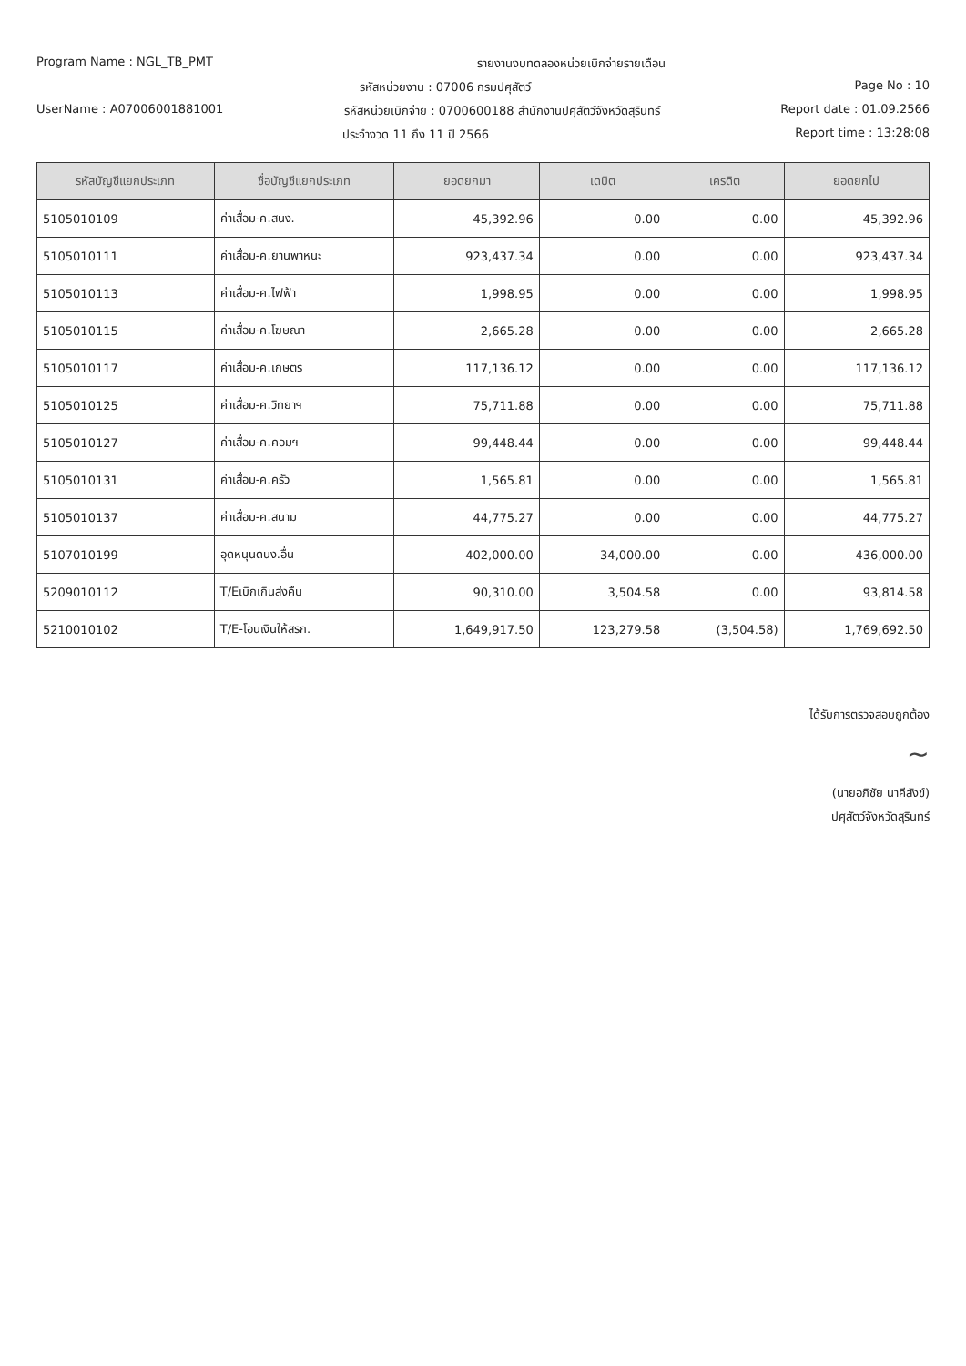Program Name : NGL_TB_PMT รายงานงบทดลองหน่วยเบิกจ่ายรายเดือน
รหัสหน่วยงาน : 07006 กรมปศุสัตว์
Page No : 10
UserName : A07006001881001 รหัสหน่วยเบิกจ่าย : 0700600188 สำนักงานปศุสัตว์จังหวัดสุรินทร์
Report date : 01.09.2566
ประจำงวด 11 ถึง 11 ปี 2566 Report time : 13:28:08
| รหัสบัญชีแยกประเภท | ชื่อบัญชีแยกประเภท | ยอดยกมา | เดบิต | เครดิต | ยอดยกไป |
| --- | --- | --- | --- | --- | --- |
| 5105010109 | ค่าเสื่อม-ค.สนง. | 45,392.96 | 0.00 | 0.00 | 45,392.96 |
| 5105010111 | ค่าเสื่อม-ค.ยานพาหนะ | 923,437.34 | 0.00 | 0.00 | 923,437.34 |
| 5105010113 | ค่าเสื่อม-ค.ไฟฟ้า | 1,998.95 | 0.00 | 0.00 | 1,998.95 |
| 5105010115 | ค่าเสื่อม-ค.โฆษณา | 2,665.28 | 0.00 | 0.00 | 2,665.28 |
| 5105010117 | ค่าเสื่อม-ค.เกษตร | 117,136.12 | 0.00 | 0.00 | 117,136.12 |
| 5105010125 | ค่าเสื่อม-ค.วิทยาฯ | 75,711.88 | 0.00 | 0.00 | 75,711.88 |
| 5105010127 | ค่าเสื่อม-ค.คอมฯ | 99,448.44 | 0.00 | 0.00 | 99,448.44 |
| 5105010131 | ค่าเสื่อม-ค.ครัว | 1,565.81 | 0.00 | 0.00 | 1,565.81 |
| 5105010137 | ค่าเสื่อม-ค.สนาม | 44,775.27 | 0.00 | 0.00 | 44,775.27 |
| 5107010199 | อุดหนุนดนง.อื่น | 402,000.00 | 34,000.00 | 0.00 | 436,000.00 |
| 5209010112 | T/Eเบิกเกินส่งคืน | 90,310.00 | 3,504.58 | 0.00 | 93,814.58 |
| 5210010102 | T/E-โอนเงินให้สรก. | 1,649,917.50 | 123,279.58 | (3,504.58) | 1,769,692.50 |
ได้รับการตรวจสอบถูกต้อง
~
(นายอภิชัย นาคีสังข์)
ปศุสัตว์จังหวัดสุรินทร์